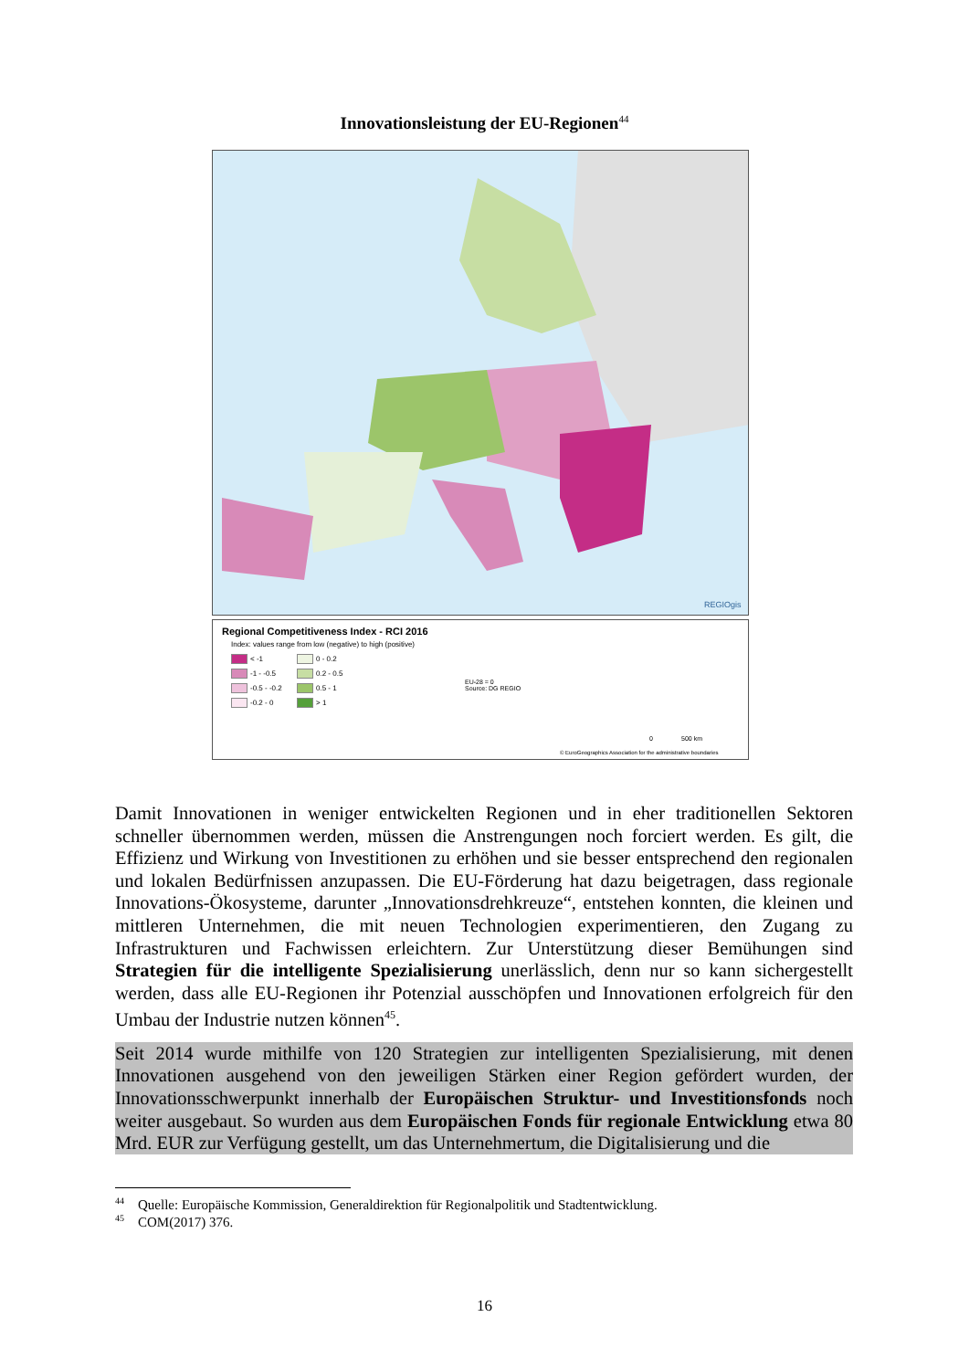Innovationsleistung der EU-Regionen<sup>44</sup>
REGIOgis
Regional Competitiveness Index - RCI 2016
Index: values range from low (negative) to high (positive)
< -1 0 - 0.2 -1 - -0.5 0.2 - 0.5 -0.5 - -0.2 0.5 - 1 -0.2 - 0 > 1
EU-28 = 0
Source: DG REGIO
0 500 km
© EuroGeographics Association for the administrative boundaries
Damit Innovationen in weniger entwickelten Regionen und in eher traditionellen Sektoren schneller übernommen werden, müssen die Anstrengungen noch forciert werden. Es gilt, die Effizienz und Wirkung von Investitionen zu erhöhen und sie besser entsprechend den regionalen und lokalen Bedürfnissen anzupassen. Die EU-Förderung hat dazu beigetragen, dass regionale Innovations-Ökosysteme, darunter „Innovationsdrehkreuze“, entstehen konnten, die kleinen und mittleren Unternehmen, die mit neuen Technologien experimentieren, den Zugang zu Infrastrukturen und Fachwissen erleichtern. Zur Unterstützung dieser Bemühungen sind Strategien für die intelligente Spezialisierung unerlässlich, denn nur so kann sichergestellt werden, dass alle EU-Regionen ihr Potenzial ausschöpfen und Innovationen erfolgreich für den Umbau der Industrie nutzen können<sup>45</sup>.
Seit 2014 wurde mithilfe von 120 Strategien zur intelligenten Spezialisierung, mit denen Innovationen ausgehend von den jeweiligen Stärken einer Region gefördert wurden, der Innovationsschwerpunkt innerhalb der Europäischen Struktur- und Investitionsfonds noch weiter ausgebaut. So wurden aus dem Europäischen Fonds für regionale Entwicklung etwa 80 Mrd. EUR zur Verfügung gestellt, um das Unternehmertum, die Digitalisierung und die
<sup>44</sup> Quelle: Europäische Kommission, Generaldirektion für Regionalpolitik und Stadtentwicklung.
<sup>45</sup> COM(2017) 376.
16